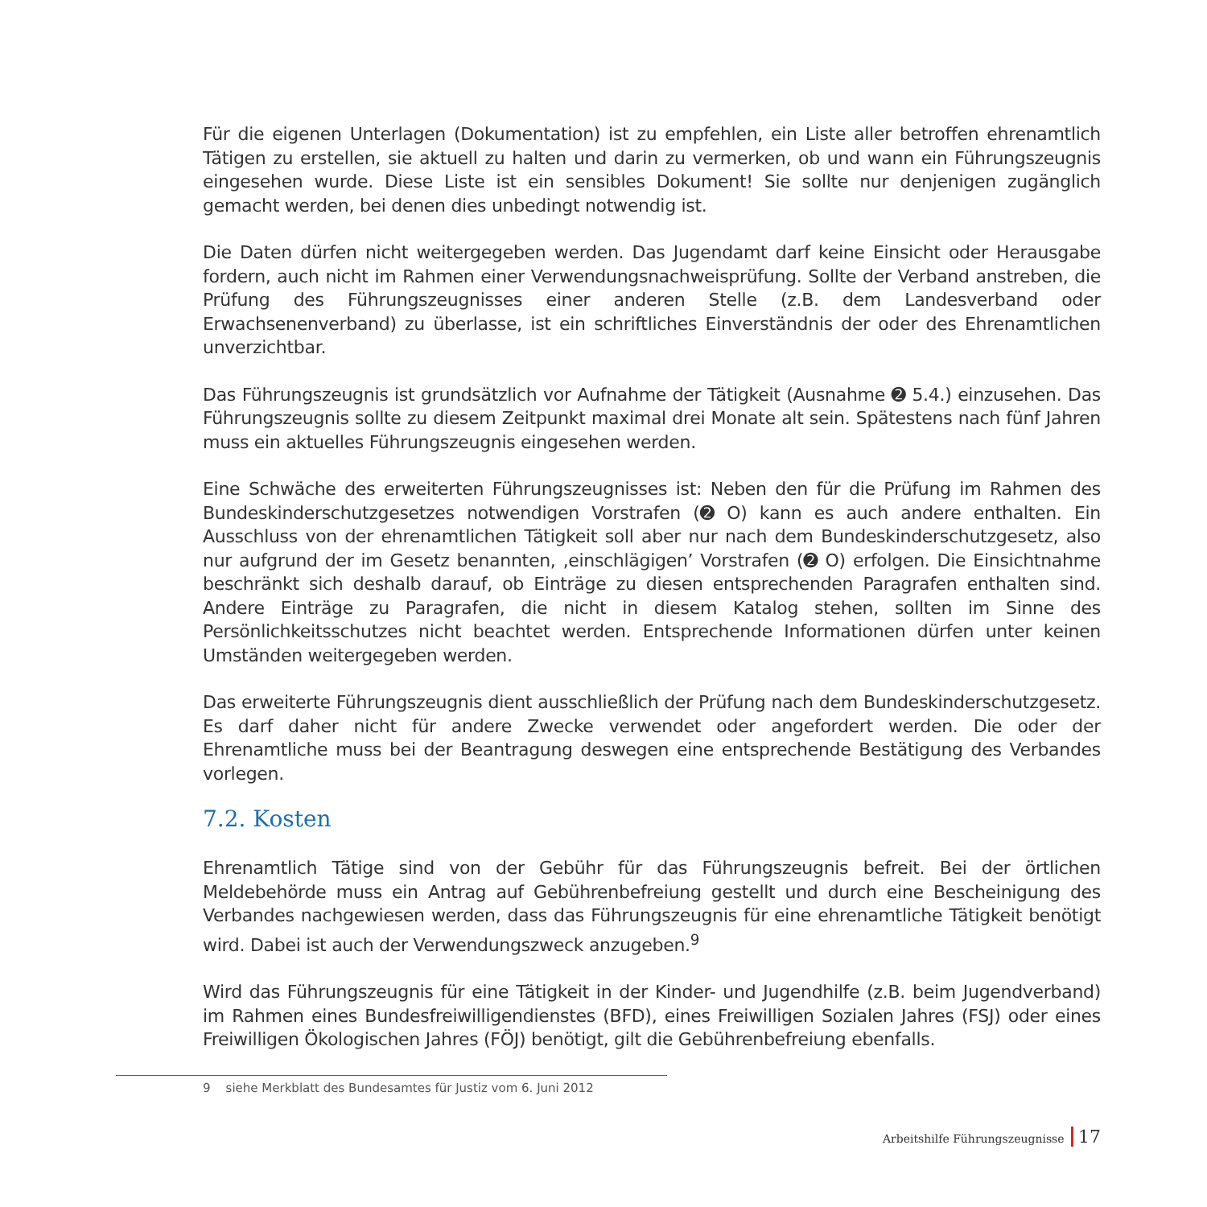Für die eigenen Unterlagen (Dokumentation) ist zu empfehlen, ein Liste aller betroffen ehrenamtlich Tätigen zu erstellen, sie aktuell zu halten und darin zu vermerken, ob und wann ein Führungszeugnis eingesehen wurde. Diese Liste ist ein sensibles Dokument! Sie sollte nur denjenigen zugänglich gemacht werden, bei denen dies unbedingt notwendig ist.
Die Daten dürfen nicht weitergegeben werden. Das Jugendamt darf keine Einsicht oder Herausgabe fordern, auch nicht im Rahmen einer Verwendungsnachweisprüfung. Sollte der Verband anstreben, die Prüfung des Führungszeugnisses einer anderen Stelle (z.B. dem Landesverband oder Erwachsenenverband) zu überlasse, ist ein schriftliches Einverständnis der oder des Ehrenamtlichen unverzichtbar.
Das Führungszeugnis ist grundsätzlich vor Aufnahme der Tätigkeit (Ausnahme ➋ 5.4.) einzusehen. Das Führungszeugnis sollte zu diesem Zeitpunkt maximal drei Monate alt sein. Spätestens nach fünf Jahren muss ein aktuelles Führungszeugnis eingesehen werden.
Eine Schwäche des erweiterten Führungszeugnisses ist: Neben den für die Prüfung im Rahmen des Bundeskinderschutzgesetzes notwendigen Vorstrafen (➋ O) kann es auch andere enthalten. Ein Ausschluss von der ehrenamtlichen Tätigkeit soll aber nur nach dem Bundeskinderschutzgesetz, also nur aufgrund der im Gesetz benannten, ‚einschlägigen’ Vorstrafen (➋ O) erfolgen. Die Einsichtnahme beschränkt sich deshalb darauf, ob Einträge zu diesen entsprechenden Paragrafen enthalten sind. Andere Einträge zu Paragrafen, die nicht in diesem Katalog stehen, sollten im Sinne des Persönlichkeitsschutzes nicht beachtet werden. Entsprechende Informationen dürfen unter keinen Umständen weitergegeben werden.
Das erweiterte Führungszeugnis dient ausschließlich der Prüfung nach dem Bundeskinderschutzgesetz. Es darf daher nicht für andere Zwecke verwendet oder angefordert werden. Die oder der Ehrenamtliche muss bei der Beantragung deswegen eine entsprechende Bestätigung des Verbandes vorlegen.
7.2. Kosten
Ehrenamtlich Tätige sind von der Gebühr für das Führungszeugnis befreit. Bei der örtlichen Meldebehörde muss ein Antrag auf Gebührenbefreiung gestellt und durch eine Bescheinigung des Verbandes nachgewiesen werden, dass das Führungszeugnis für eine ehrenamtliche Tätigkeit benötigt wird. Dabei ist auch der Verwendungszweck anzugeben.<sup>9</sup>
Wird das Führungszeugnis für eine Tätigkeit in der Kinder- und Jugendhilfe (z.B. beim Jugendverband) im Rahmen eines Bundesfreiwilligendienstes (BFD), eines Freiwilligen Sozialen Jahres (FSJ) oder eines Freiwilligen Ökologischen Jahres (FÖJ) benötigt, gilt die Gebührenbefreiung ebenfalls.
9 siehe Merkblatt des Bundesamtes für Justiz vom 6. Juni 2012
Arbeitshilfe Führungszeugnisse 17